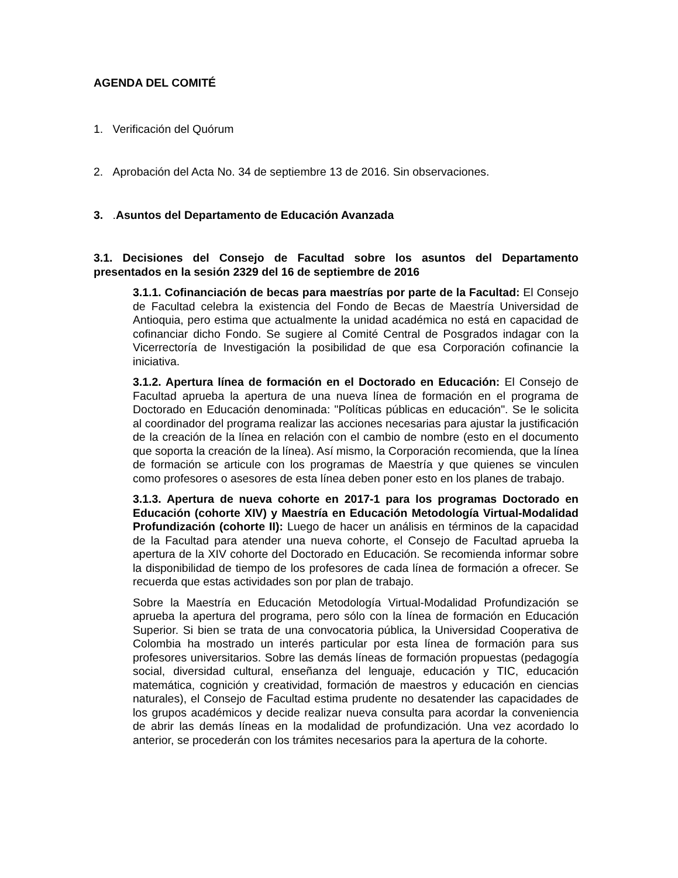AGENDA DEL COMITÉ
1. Verificación del Quórum
2. Aprobación del Acta No. 34 de septiembre 13 de 2016. Sin observaciones.
3. .Asuntos del Departamento de Educación Avanzada
3.1. Decisiones del Consejo de Facultad sobre los asuntos del Departamento presentados en la sesión 2329 del 16 de septiembre de 2016
3.1.1. Cofinanciación de becas para maestrías por parte de la Facultad: El Consejo de Facultad celebra la existencia del Fondo de Becas de Maestría Universidad de Antioquia, pero estima que actualmente la unidad académica no está en capacidad de cofinanciar dicho Fondo. Se sugiere al Comité Central de Posgrados indagar con la Vicerrectoría de Investigación la posibilidad de que esa Corporación cofinancie la iniciativa.
3.1.2. Apertura línea de formación en el Doctorado en Educación: El Consejo de Facultad aprueba la apertura de una nueva línea de formación en el programa de Doctorado en Educación denominada: "Políticas públicas en educación". Se le solicita al coordinador del programa realizar las acciones necesarias para ajustar la justificación de la creación de la línea en relación con el cambio de nombre (esto en el documento que soporta la creación de la línea). Así mismo, la Corporación recomienda, que la línea de formación se articule con los programas de Maestría y que quienes se vinculen como profesores o asesores de esta línea deben poner esto en los planes de trabajo.
3.1.3. Apertura de nueva cohorte en 2017-1 para los programas Doctorado en Educación (cohorte XIV) y Maestría en Educación Metodología Virtual-Modalidad Profundización (cohorte II): Luego de hacer un análisis en términos de la capacidad de la Facultad para atender una nueva cohorte, el Consejo de Facultad aprueba la apertura de la XIV cohorte del Doctorado en Educación. Se recomienda informar sobre la disponibilidad de tiempo de los profesores de cada línea de formación a ofrecer. Se recuerda que estas actividades son por plan de trabajo.
Sobre la Maestría en Educación Metodología Virtual-Modalidad Profundización se aprueba la apertura del programa, pero sólo con la línea de formación en Educación Superior. Si bien se trata de una convocatoria pública, la Universidad Cooperativa de Colombia ha mostrado un interés particular por esta línea de formación para sus profesores universitarios. Sobre las demás líneas de formación propuestas (pedagogía social, diversidad cultural, enseñanza del lenguaje, educación y TIC, educación matemática, cognición y creatividad, formación de maestros y educación en ciencias naturales), el Consejo de Facultad estima prudente no desatender las capacidades de los grupos académicos y decide realizar nueva consulta para acordar la conveniencia de abrir las demás líneas en la modalidad de profundización. Una vez acordado lo anterior, se procederán con los trámites necesarios para la apertura de la cohorte.